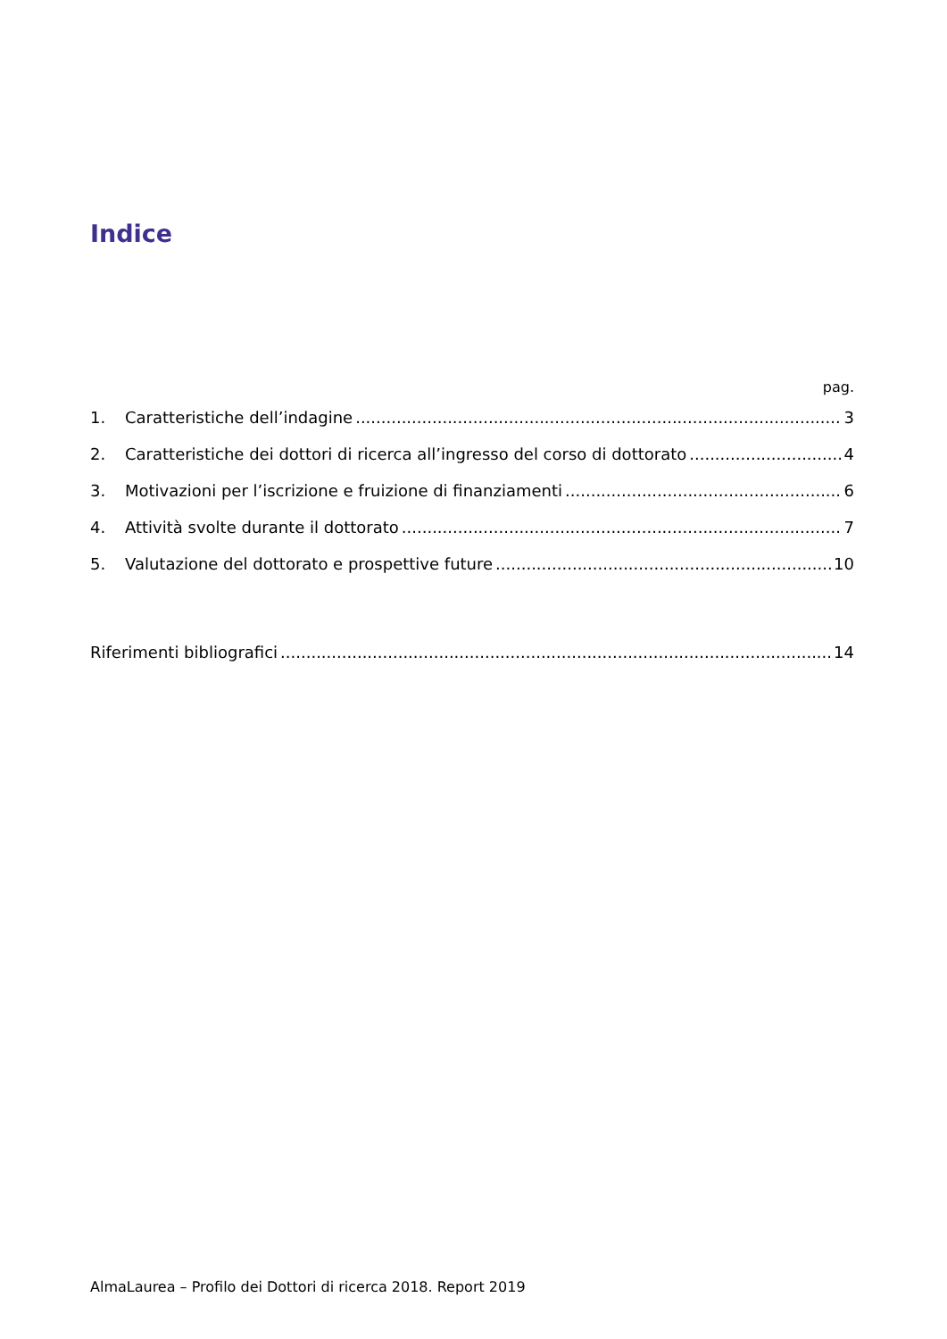Indice
pag.
1. Caratteristiche dell’indagine 3
2. Caratteristiche dei dottori di ricerca all’ingresso del corso di dottorato 4
3. Motivazioni per l’iscrizione e fruizione di finanziamenti 6
4. Attività svolte durante il dottorato 7
5. Valutazione del dottorato e prospettive future 10
Riferimenti bibliografici 14
AlmaLaurea – Profilo dei Dottori di ricerca 2018. Report 2019